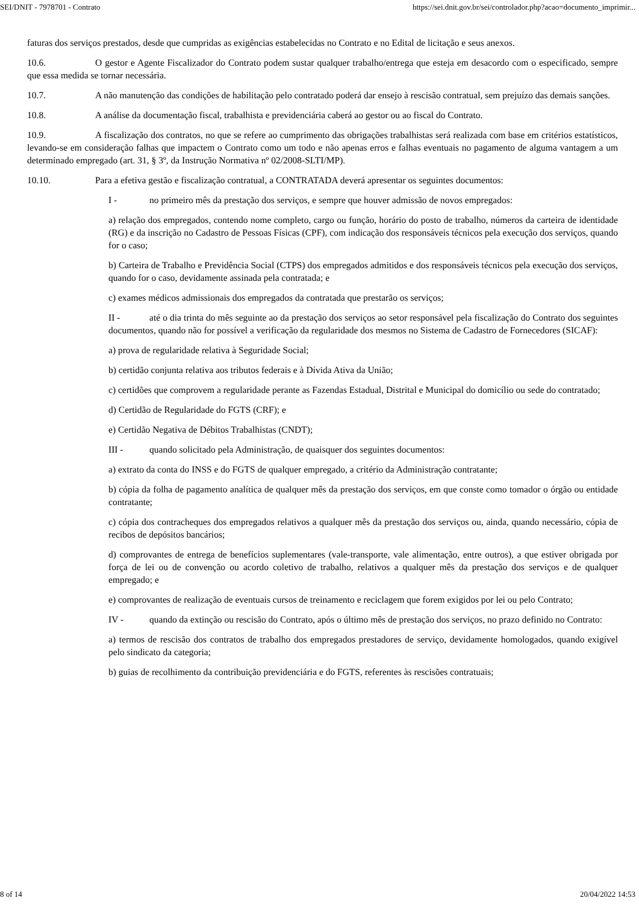SEI/DNIT - 7978701 - Contrato https://sei.dnit.gov.br/sei/controlador.php?acao=documento_imprimir...
faturas dos serviços prestados, desde que cumpridas as exigências estabelecidas no Contrato e no Edital de licitação e seus anexos.
10.6. O gestor e Agente Fiscalizador do Contrato podem sustar qualquer trabalho/entrega que esteja em desacordo com o especificado, sempre que essa medida se tornar necessária.
10.7. A não manutenção das condições de habilitação pelo contratado poderá dar ensejo à rescisão contratual, sem prejuízo das demais sanções.
10.8. A análise da documentação fiscal, trabalhista e previdenciária caberá ao gestor ou ao fiscal do Contrato.
10.9. A fiscalização dos contratos, no que se refere ao cumprimento das obrigações trabalhistas será realizada com base em critérios estatísticos, levando-se em consideração falhas que impactem o Contrato como um todo e não apenas erros e falhas eventuais no pagamento de alguma vantagem a um determinado empregado (art. 31, § 3º, da Instrução Normativa nº 02/2008-SLTI/MP).
10.10. Para a efetiva gestão e fiscalização contratual, a CONTRATADA deverá apresentar os seguintes documentos:
I - no primeiro mês da prestação dos serviços, e sempre que houver admissão de novos empregados:
a) relação dos empregados, contendo nome completo, cargo ou função, horário do posto de trabalho, números da carteira de identidade (RG) e da inscrição no Cadastro de Pessoas Físicas (CPF), com indicação dos responsáveis técnicos pela execução dos serviços, quando for o caso;
b) Carteira de Trabalho e Previdência Social (CTPS) dos empregados admitidos e dos responsáveis técnicos pela execução dos serviços, quando for o caso, devidamente assinada pela contratada; e
c) exames médicos admissionais dos empregados da contratada que prestarão os serviços;
II - até o dia trinta do mês seguinte ao da prestação dos serviços ao setor responsável pela fiscalização do Contrato dos seguintes documentos, quando não for possível a verificação da regularidade dos mesmos no Sistema de Cadastro de Fornecedores (SICAF):
a) prova de regularidade relativa à Seguridade Social;
b) certidão conjunta relativa aos tributos federais e à Dívida Ativa da União;
c) certidões que comprovem a regularidade perante as Fazendas Estadual, Distrital e Municipal do domicílio ou sede do contratado;
d) Certidão de Regularidade do FGTS (CRF); e
e) Certidão Negativa de Débitos Trabalhistas (CNDT);
III - quando solicitado pela Administração, de quaisquer dos seguintes documentos:
a) extrato da conta do INSS e do FGTS de qualquer empregado, a critério da Administração contratante;
b) cópia da folha de pagamento analítica de qualquer mês da prestação dos serviços, em que conste como tomador o órgão ou entidade contratante;
c) cópia dos contracheques dos empregados relativos a qualquer mês da prestação dos serviços ou, ainda, quando necessário, cópia de recibos de depósitos bancários;
d) comprovantes de entrega de benefícios suplementares (vale-transporte, vale alimentação, entre outros), a que estiver obrigada por força de lei ou de convenção ou acordo coletivo de trabalho, relativos a qualquer mês da prestação dos serviços e de qualquer empregado; e
e) comprovantes de realização de eventuais cursos de treinamento e reciclagem que forem exigidos por lei ou pelo Contrato;
IV - quando da extinção ou rescisão do Contrato, após o último mês de prestação dos serviços, no prazo definido no Contrato:
a) termos de rescisão dos contratos de trabalho dos empregados prestadores de serviço, devidamente homologados, quando exigível pelo sindicato da categoria;
b) guias de recolhimento da contribuição previdenciária e do FGTS, referentes às rescisões contratuais;
8 of 14 20/04/2022 14:53